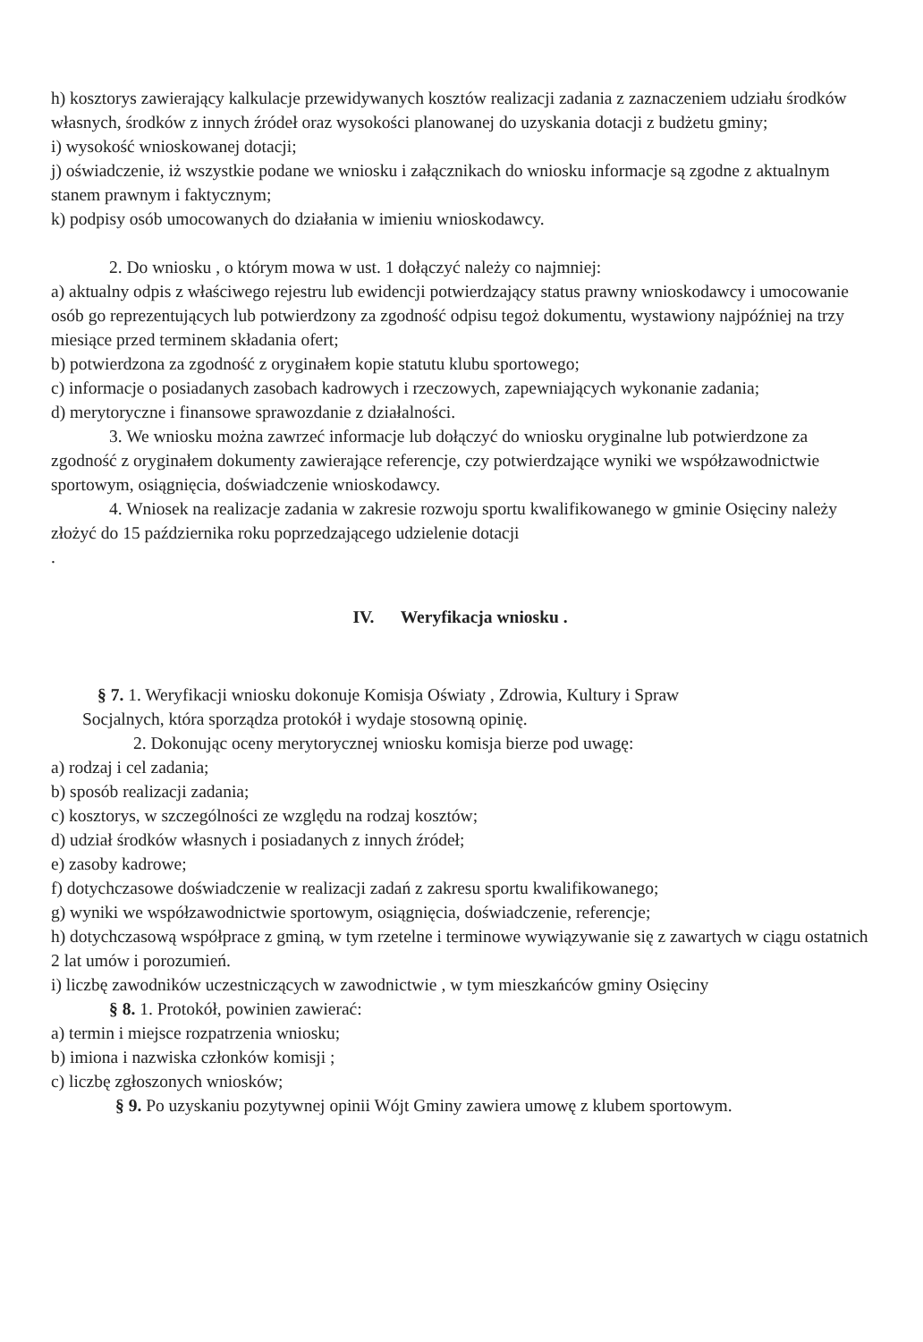h) kosztorys zawierający kalkulacje przewidywanych kosztów realizacji zadania z zaznaczeniem udziału środków własnych, środków z innych źródeł oraz wysokości planowanej do uzyskania dotacji z budżetu gminy;
i) wysokość wnioskowanej dotacji;
j) oświadczenie, iż wszystkie podane we wniosku i załącznikach do wniosku informacje są zgodne z aktualnym stanem prawnym i faktycznym;
k) podpisy osób umocowanych do działania w imieniu wnioskodawcy.
2. Do wniosku , o którym mowa w ust. 1 dołączyć należy co najmniej:
a) aktualny odpis z właściwego rejestru lub ewidencji potwierdzający status prawny wnioskodawcy i umocowanie osób go reprezentujących lub potwierdzony za zgodność odpisu tegoż dokumentu, wystawiony najpóźniej na trzy miesiące przed terminem składania ofert;
b) potwierdzona za zgodność z oryginałem kopie statutu klubu sportowego;
c) informacje o posiadanych zasobach kadrowych i rzeczowych, zapewniających wykonanie zadania;
d) merytoryczne i finansowe sprawozdanie z działalności.
3. We wniosku można zawrzeć informacje lub dołączyć do wniosku oryginalne lub potwierdzone za zgodność z oryginałem dokumenty zawierające referencje, czy potwierdzające wyniki we współzawodnictwie sportowym, osiągnięcia, doświadczenie wnioskodawcy.
4. Wniosek na realizacje zadania w zakresie rozwoju sportu kwalifikowanego w gminie Osięciny należy złożyć do 15 października roku poprzedzającego udzielenie dotacji
.
IV. Weryfikacja wniosku .
§ 7. 1. Weryfikacji wniosku dokonuje Komisja Oświaty , Zdrowia, Kultury i Spraw
Socjalnych, która sporządza protokół i wydaje stosowną opinię.
2. Dokonując oceny merytorycznej wniosku komisja bierze pod uwagę:
a) rodzaj i cel zadania;
b) sposób realizacji zadania;
c) kosztorys, w szczególności ze względu na rodzaj kosztów;
d) udział środków własnych i posiadanych z innych źródeł;
e) zasoby kadrowe;
f) dotychczasowe doświadczenie w realizacji zadań z zakresu sportu kwalifikowanego;
g) wyniki we współzawodnictwie sportowym, osiągnięcia, doświadczenie, referencje;
h) dotychczasową współprace z gminą, w tym rzetelne i terminowe wywiązywanie się z zawartych w ciągu ostatnich 2 lat umów i porozumień.
i) liczbę zawodników uczestniczących w zawodnictwie , w tym mieszkańców gminy Osięciny
§ 8. 1. Protokół, powinien zawierać:
a) termin i miejsce rozpatrzenia wniosku;
b) imiona i nazwiska członków komisji ;
c) liczbę zgłoszonych wniosków;
§ 9. Po uzyskaniu pozytywnej opinii Wójt Gminy zawiera umowę z klubem sportowym.